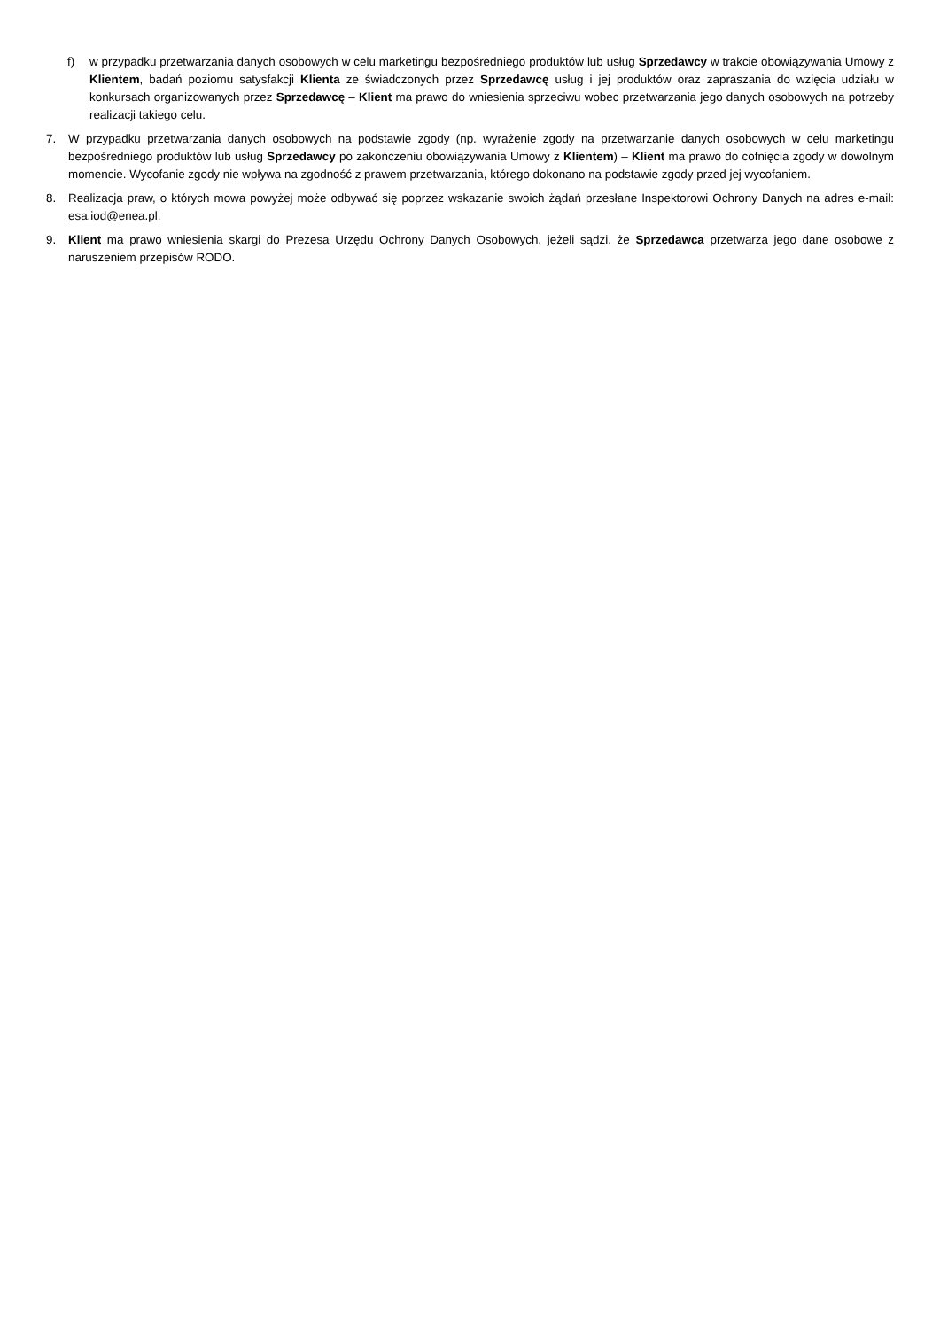f) w przypadku przetwarzania danych osobowych w celu marketingu bezpośredniego produktów lub usług Sprzedawcy w trakcie obowiązywania Umowy z Klientem, badań poziomu satysfakcji Klienta ze świadczonych przez Sprzedawcę usług i jej produktów oraz zapraszania do wzięcia udziału w konkursach organizowanych przez Sprzedawcę – Klient ma prawo do wniesienia sprzeciwu wobec przetwarzania jego danych osobowych na potrzeby realizacji takiego celu.
7. W przypadku przetwarzania danych osobowych na podstawie zgody (np. wyrażenie zgody na przetwarzanie danych osobowych w celu marketingu bezpośredniego produktów lub usług Sprzedawcy po zakończeniu obowiązywania Umowy z Klientem) – Klient ma prawo do cofnięcia zgody w dowolnym momencie. Wycofanie zgody nie wpływa na zgodność z prawem przetwarzania, którego dokonano na podstawie zgody przed jej wycofaniem.
8. Realizacja praw, o których mowa powyżej może odbywać się poprzez wskazanie swoich żądań przesłane Inspektorowi Ochrony Danych na adres e-mail: esa.iod@enea.pl.
9. Klient ma prawo wniesienia skargi do Prezesa Urzędu Ochrony Danych Osobowych, jeżeli sądzi, że Sprzedawca przetwarza jego dane osobowe z naruszeniem przepisów RODO.